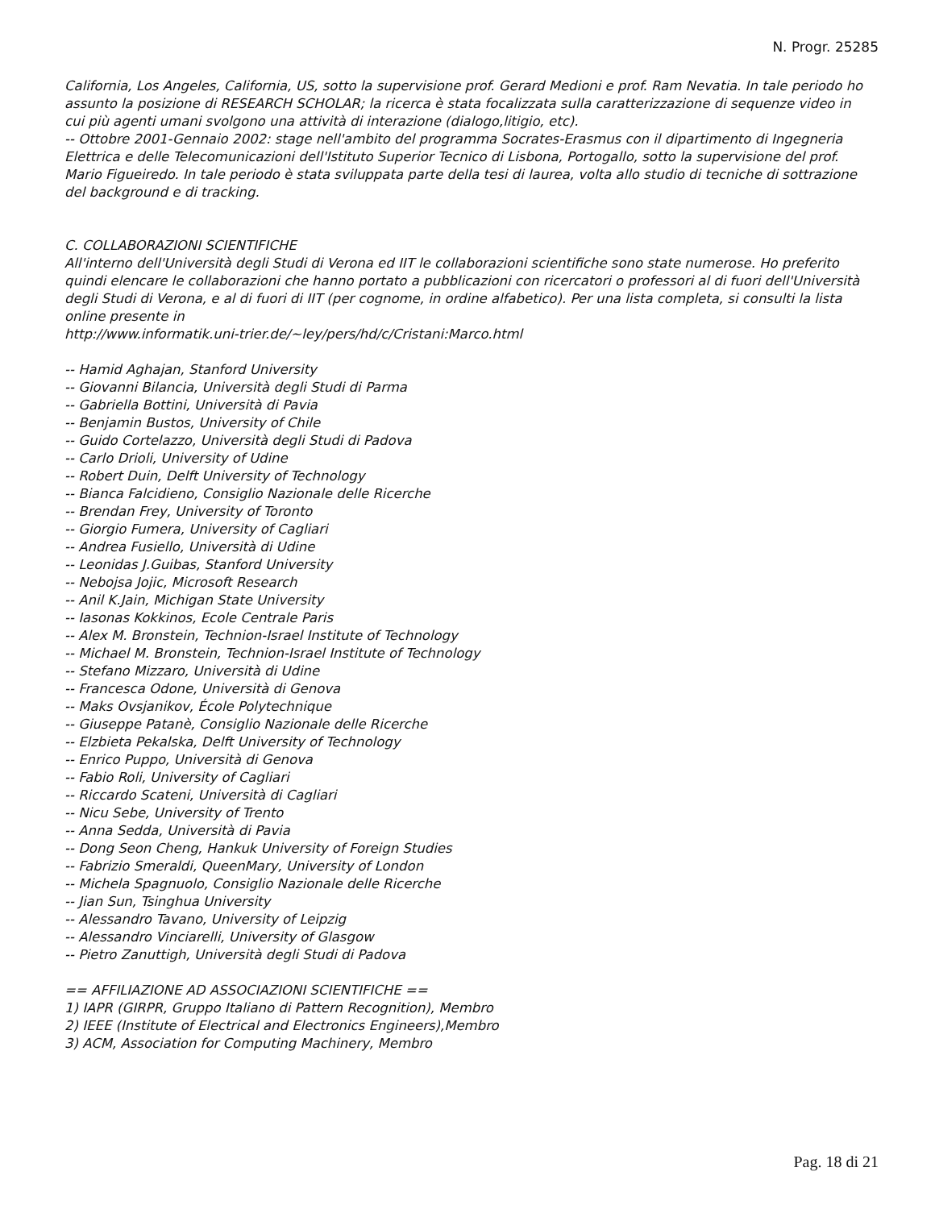N. Progr. 25285
California, Los Angeles, California, US, sotto la supervisione prof. Gerard Medioni e prof. Ram Nevatia. In tale periodo ho assunto la posizione di RESEARCH SCHOLAR; la ricerca è stata focalizzata sulla caratterizzazione di sequenze video in cui più agenti umani svolgono una attività di interazione (dialogo,litigio, etc).
-- Ottobre 2001-Gennaio 2002: stage nell'ambito del programma Socrates-Erasmus con il dipartimento di Ingegneria Elettrica e delle Telecomunicazioni dell'Istituto Superior Tecnico di Lisbona, Portogallo, sotto la supervisione del prof. Mario Figueiredo. In tale periodo è stata sviluppata parte della tesi di laurea, volta allo studio di tecniche di sottrazione del background e di tracking.
C. COLLABORAZIONI SCIENTIFICHE
All'interno dell'Università degli Studi di Verona ed IIT le collaborazioni scientifiche sono state numerose. Ho preferito quindi elencare le collaborazioni che hanno portato a pubblicazioni con ricercatori o professori al di fuori dell'Università degli Studi di Verona, e al di fuori di IIT (per cognome, in ordine alfabetico). Per una lista completa, si consulti la lista online presente in
http://www.informatik.uni-trier.de/~ley/pers/hd/c/Cristani:Marco.html
-- Hamid Aghajan, Stanford University
-- Giovanni Bilancia, Università degli Studi di Parma
-- Gabriella Bottini, Università di Pavia
-- Benjamin Bustos, University of Chile
-- Guido Cortelazzo, Università degli Studi di Padova
-- Carlo Drioli, University of Udine
-- Robert Duin, Delft University of Technology
-- Bianca Falcidieno, Consiglio Nazionale delle Ricerche
-- Brendan Frey, University of Toronto
-- Giorgio Fumera, University of Cagliari
-- Andrea Fusiello, Università di Udine
-- Leonidas J.Guibas, Stanford University
-- Nebojsa Jojic, Microsoft Research
-- Anil K.Jain, Michigan State University
-- Iasonas Kokkinos, Ecole Centrale Paris
-- Alex M. Bronstein, Technion-Israel Institute of Technology
-- Michael M. Bronstein, Technion-Israel Institute of Technology
-- Stefano Mizzaro, Università di Udine
-- Francesca Odone, Università di Genova
-- Maks Ovsjanikov, École Polytechnique
-- Giuseppe Patanè, Consiglio Nazionale delle Ricerche
-- Elzbieta Pekalska, Delft University of Technology
-- Enrico Puppo, Università di Genova
-- Fabio Roli, University of Cagliari
-- Riccardo Scateni, Università di Cagliari
-- Nicu Sebe, University of Trento
-- Anna Sedda, Università di Pavia
-- Dong Seon Cheng, Hankuk University of Foreign Studies
-- Fabrizio Smeraldi, QueenMary, University of London
-- Michela Spagnuolo, Consiglio Nazionale delle Ricerche
-- Jian Sun, Tsinghua University
-- Alessandro Tavano, University of Leipzig
-- Alessandro Vinciarelli, University of Glasgow
-- Pietro Zanuttigh, Università degli Studi di Padova
== AFFILIAZIONE AD ASSOCIAZIONI SCIENTIFICHE ==
1) IAPR (GIRPR, Gruppo Italiano di Pattern Recognition), Membro
2) IEEE (Institute of Electrical and Electronics Engineers),Membro
3) ACM, Association for Computing Machinery, Membro
Pag. 18 di 21